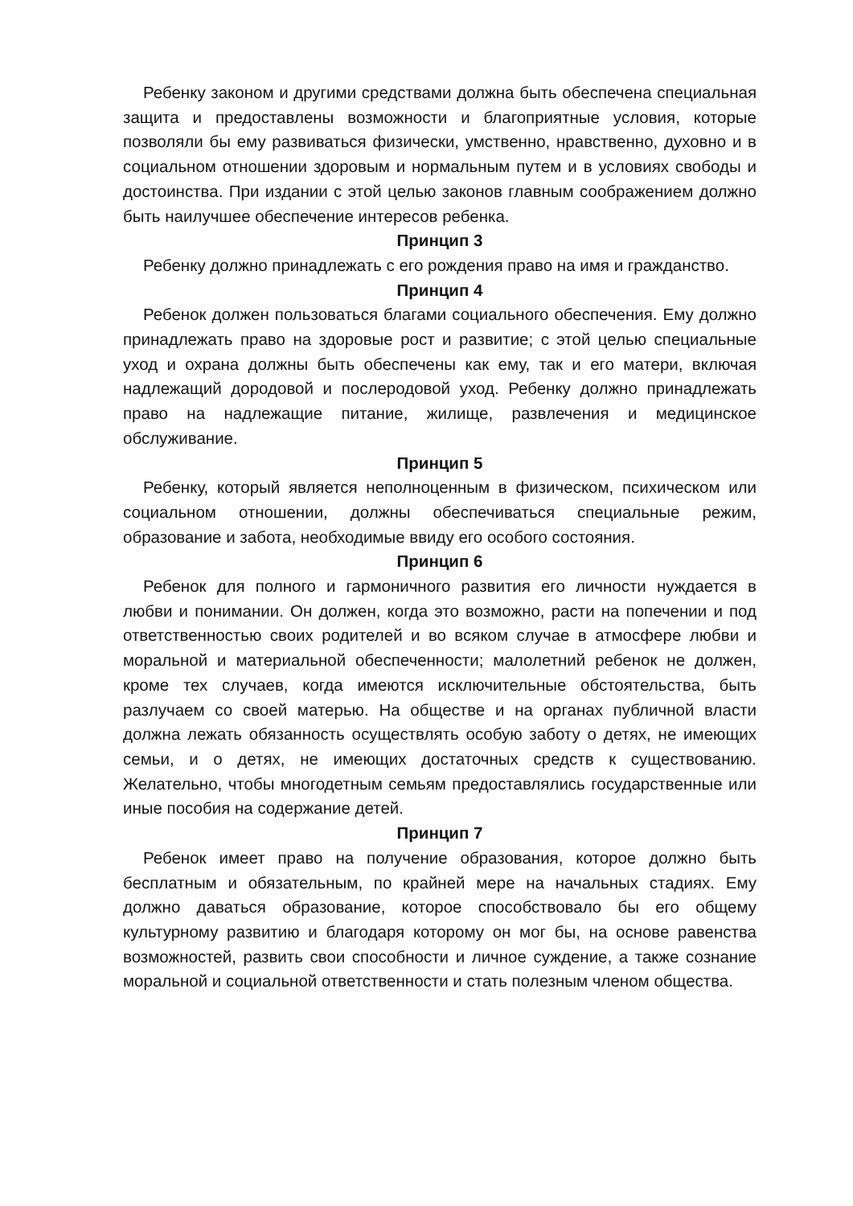Ребенку законом и другими средствами должна быть обеспечена специальная защита и предоставлены возможности и благоприятные условия, которые позволяли бы ему развиваться физически, умственно, нравственно, духовно и в социальном отношении здоровым и нормальным путем и в условиях свободы и достоинства. При издании с этой целью законов главным соображением должно быть наилучшее обеспечение интересов ребенка.
Принцип 3
Ребенку должно принадлежать с его рождения право на имя и гражданство.
Принцип 4
Ребенок должен пользоваться благами социального обеспечения. Ему должно принадлежать право на здоровые рост и развитие; с этой целью специальные уход и охрана должны быть обеспечены как ему, так и его матери, включая надлежащий дородовой и послеродовой уход. Ребенку должно принадлежать право на надлежащие питание, жилище, развлечения и медицинское обслуживание.
Принцип 5
Ребенку, который является неполноценным в физическом, психическом или социальном отношении, должны обеспечиваться специальные режим, образование и забота, необходимые ввиду его особого состояния.
Принцип 6
Ребенок для полного и гармоничного развития его личности нуждается в любви и понимании. Он должен, когда это возможно, расти на попечении и под ответственностью своих родителей и во всяком случае в атмосфере любви и моральной и материальной обеспеченности; малолетний ребенок не должен, кроме тех случаев, когда имеются исключительные обстоятельства, быть разлучаем со своей матерью. На обществе и на органах публичной власти должна лежать обязанность осуществлять особую заботу о детях, не имеющих семьи, и о детях, не имеющих достаточных средств к существованию. Желательно, чтобы многодетным семьям предоставлялись государственные или иные пособия на содержание детей.
Принцип 7
Ребенок имеет право на получение образования, которое должно быть бесплатным и обязательным, по крайней мере на начальных стадиях. Ему должно даваться образование, которое способствовало бы его общему культурному развитию и благодаря которому он мог бы, на основе равенства возможностей, развить свои способности и личное суждение, а также сознание моральной и социальной ответственности и стать полезным членом общества.